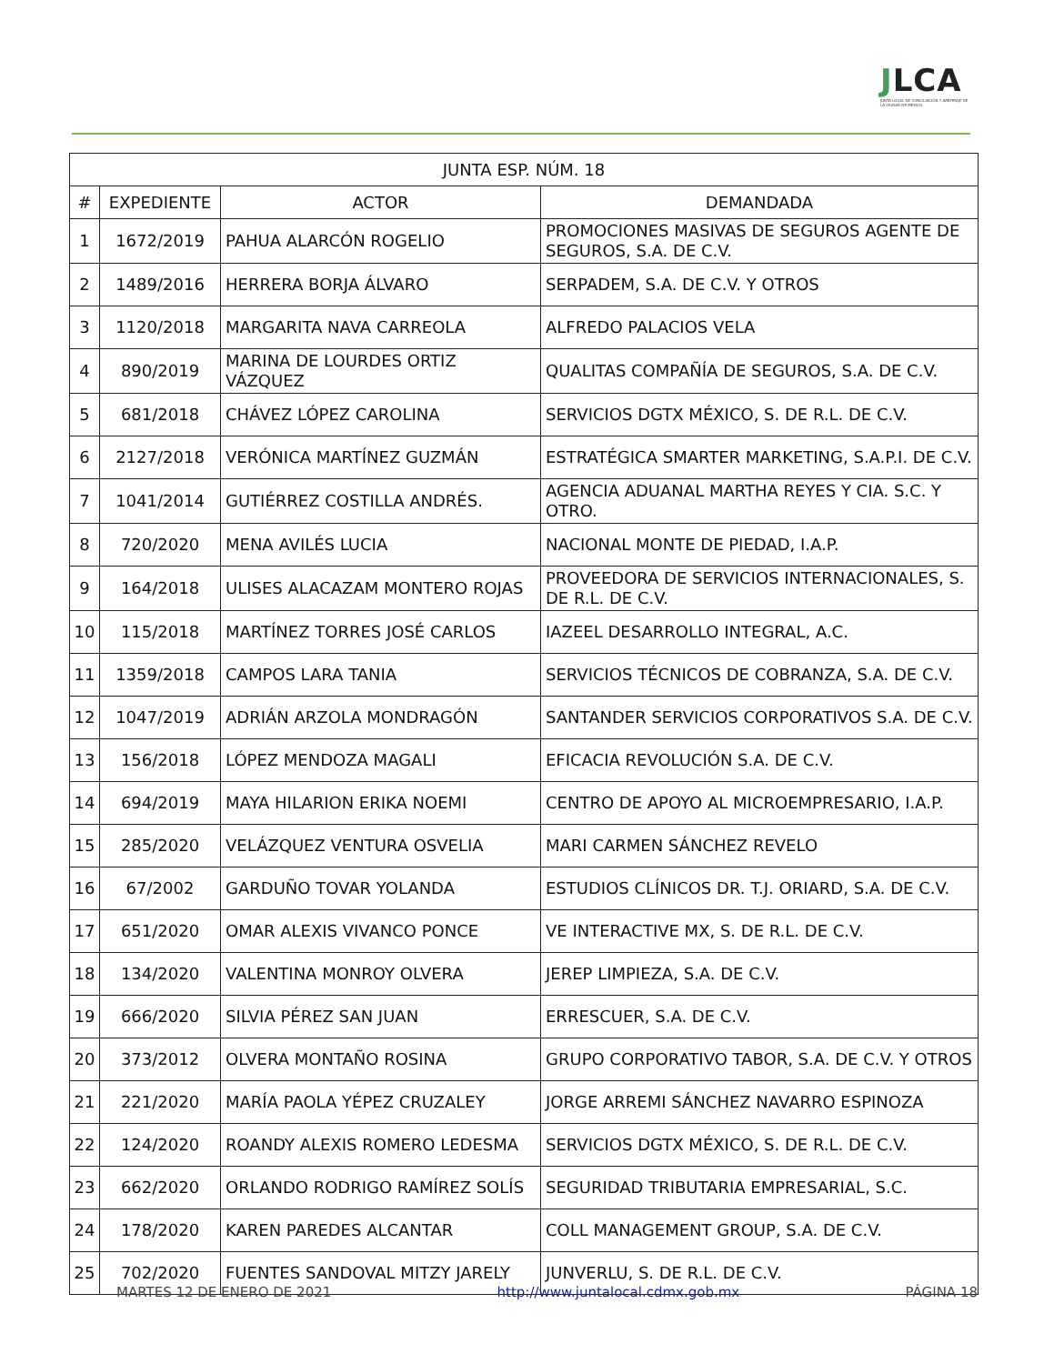JLCA
JUNTA LOCAL DE CONCILIACIÓN Y ARBITRAJE DE LA CIUDAD DE MÉXICO
| JUNTA ESP. NÚM. 18 | | | |
| --- | --- | --- | --- |
| # | EXPEDIENTE | ACTOR | DEMANDADA |
| 1 | 1672/2019 | PAHUA ALARCÓN ROGELIO | PROMOCIONES MASIVAS DE SEGUROS AGENTE DE SEGUROS, S.A. DE C.V. |
| 2 | 1489/2016 | HERRERA BORJA ÁLVARO | SERPADEM, S.A. DE C.V. Y OTROS |
| 3 | 1120/2018 | MARGARITA NAVA CARREOLA | ALFREDO PALACIOS VELA |
| 4 | 890/2019 | MARINA DE LOURDES ORTIZ VÁZQUEZ | QUALITAS COMPAÑÍA DE SEGUROS, S.A. DE C.V. |
| 5 | 681/2018 | CHÁVEZ LÓPEZ CAROLINA | SERVICIOS DGTX MÉXICO, S. DE R.L. DE C.V. |
| 6 | 2127/2018 | VERÓNICA MARTÍNEZ GUZMÁN | ESTRATÉGICA SMARTER MARKETING, S.A.P.I. DE C.V. |
| 7 | 1041/2014 | GUTIÉRREZ COSTILLA ANDRÉS. | AGENCIA ADUANAL MARTHA REYES Y CIA. S.C. Y OTRO. |
| 8 | 720/2020 | MENA AVILÉS LUCIA | NACIONAL MONTE DE PIEDAD, I.A.P. |
| 9 | 164/2018 | ULISES ALACAZAM MONTERO ROJAS | PROVEEDORA DE SERVICIOS INTERNACIONALES, S. DE R.L. DE C.V. |
| 10 | 115/2018 | MARTÍNEZ TORRES JOSÉ CARLOS | IAZEEL DESARROLLO INTEGRAL, A.C. |
| 11 | 1359/2018 | CAMPOS LARA TANIA | SERVICIOS TÉCNICOS DE COBRANZA, S.A. DE C.V. |
| 12 | 1047/2019 | ADRIÁN ARZOLA MONDRAGÓN | SANTANDER SERVICIOS CORPORATIVOS S.A. DE C.V. |
| 13 | 156/2018 | LÓPEZ MENDOZA MAGALI | EFICACIA REVOLUCIÓN S.A. DE C.V. |
| 14 | 694/2019 | MAYA HILARION ERIKA NOEMI | CENTRO DE APOYO AL MICROEMPRESARIO, I.A.P. |
| 15 | 285/2020 | VELÁZQUEZ VENTURA OSVELIA | MARI CARMEN SÁNCHEZ REVELO |
| 16 | 67/2002 | GARDUÑO TOVAR YOLANDA | ESTUDIOS CLÍNICOS DR. T.J. ORIARD, S.A. DE C.V. |
| 17 | 651/2020 | OMAR ALEXIS VIVANCO PONCE | VE INTERACTIVE MX, S. DE R.L. DE C.V. |
| 18 | 134/2020 | VALENTINA MONROY OLVERA | JEREP LIMPIEZA, S.A. DE C.V. |
| 19 | 666/2020 | SILVIA PÉREZ SAN JUAN | ERRESCUER, S.A. DE C.V. |
| 20 | 373/2012 | OLVERA MONTAÑO ROSINA | GRUPO CORPORATIVO TABOR, S.A. DE C.V. Y OTROS |
| 21 | 221/2020 | MARÍA PAOLA YÉPEZ CRUZALEY | JORGE ARREMI SÁNCHEZ NAVARRO ESPINOZA |
| 22 | 124/2020 | ROANDY ALEXIS ROMERO LEDESMA | SERVICIOS DGTX MÉXICO, S. DE R.L. DE C.V. |
| 23 | 662/2020 | ORLANDO RODRIGO RAMÍREZ SOLÍS | SEGURIDAD TRIBUTARIA EMPRESARIAL, S.C. |
| 24 | 178/2020 | KAREN PAREDES ALCANTAR | COLL MANAGEMENT GROUP, S.A. DE C.V. |
| 25 | 702/2020 | FUENTES SANDOVAL MITZY JARELY | JUNVERLU, S. DE R.L. DE C.V. |
MARTES 12 DE ENERO DE 2021 http://www.juntalocal.cdmx.gob.mx PÁGINA 18